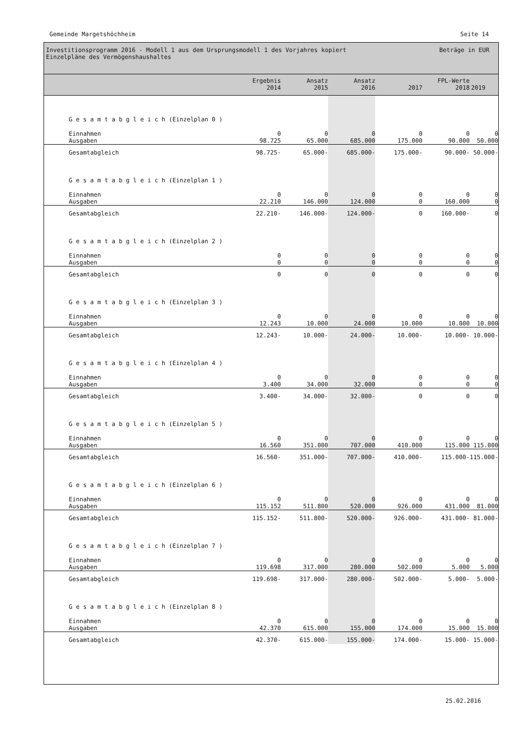Gemeinde Margetshöchheim Seite 14
Investitionsprogramm 2016 - Modell 1 aus dem Ursprungsmodell 1 des Vorjahres kopiert
Einzelpläne des Vermögenshaushaltes
Beträge in EUR
| | Ergebnis 2014 | Ansatz 2015 | Ansatz 2016 | 2017 | FPL-Werte 2018 | 2019 |
| --- | --- | --- | --- | --- | --- | --- |
| G e s a m t a b g l e i c h (Einzelplan 0 ) | | | | | | |
| Einnahmen Ausgaben | 0 98.725 | 0 65.000 | 0 685.000 | 0 175.000 | 0 90.000 | 0 50.000 |
| Gesamtabgleich | 98.725- | 65.000- | 685.000- | 175.000- | 90.000- | 50.000- |
| G e s a m t a b g l e i c h (Einzelplan 1 ) | | | | | | |
| Einnahmen Ausgaben | 0 22.210 | 0 146.000 | 0 124.000 | 0 0 | 0 160.000 | 0 0 |
| Gesamtabgleich | 22.210- | 146.000- | 124.000- | 0 | 160.000- | 0 |
| G e s a m t a b g l e i c h (Einzelplan 2 ) | | | | | | |
| Einnahmen Ausgaben | 0 0 | 0 0 | 0 0 | 0 0 | 0 0 | 0 0 |
| Gesamtabgleich | 0 | 0 | 0 | 0 | 0 | 0 |
| G e s a m t a b g l e i c h (Einzelplan 3 ) | | | | | | |
| Einnahmen Ausgaben | 0 12.243 | 0 10.000 | 0 24.000 | 0 10.000 | 0 10.000 | 0 10.000 |
| Gesamtabgleich | 12.243- | 10.000- | 24.000- | 10.000- | 10.000- | 10.000- |
| G e s a m t a b g l e i c h (Einzelplan 4 ) | | | | | | |
| Einnahmen Ausgaben | 0 3.400 | 0 34.000 | 0 32.000 | 0 0 | 0 0 | 0 0 |
| Gesamtabgleich | 3.400- | 34.000- | 32.000- | 0 | 0 | 0 |
| G e s a m t a b g l e i c h (Einzelplan 5 ) | | | | | | |
| Einnahmen Ausgaben | 0 16.560 | 0 351.000 | 0 707.000 | 0 410.000 | 0 115.000 | 0 115.000 |
| Gesamtabgleich | 16.560- | 351.000- | 707.000- | 410.000- | 115.000- | 115.000- |
| G e s a m t a b g l e i c h (Einzelplan 6 ) | | | | | | |
| Einnahmen Ausgaben | 0 115.152 | 0 511.800 | 0 520.000 | 0 926.000 | 0 431.000 | 0 81.000 |
| Gesamtabgleich | 115.152- | 511.800- | 520.000- | 926.000- | 431.000- | 81.000- |
| G e s a m t a b g l e i c h (Einzelplan 7 ) | | | | | | |
| Einnahmen Ausgaben | 0 119.698 | 0 317.000 | 0 280.000 | 0 502.000 | 0 5.000 | 0 5.000 |
| Gesamtabgleich | 119.698- | 317.000- | 280.000- | 502.000- | 5.000- | 5.000- |
| G e s a m t a b g l e i c h (Einzelplan 8 ) | | | | | | |
| Einnahmen Ausgaben | 0 42.370 | 0 615.000 | 0 155.000 | 0 174.000 | 0 15.000 | 0 15.000 |
| Gesamtabgleich | 42.370- | 615.000- | 155.000- | 174.000- | 15.000- | 15.000- |
25.02.2016